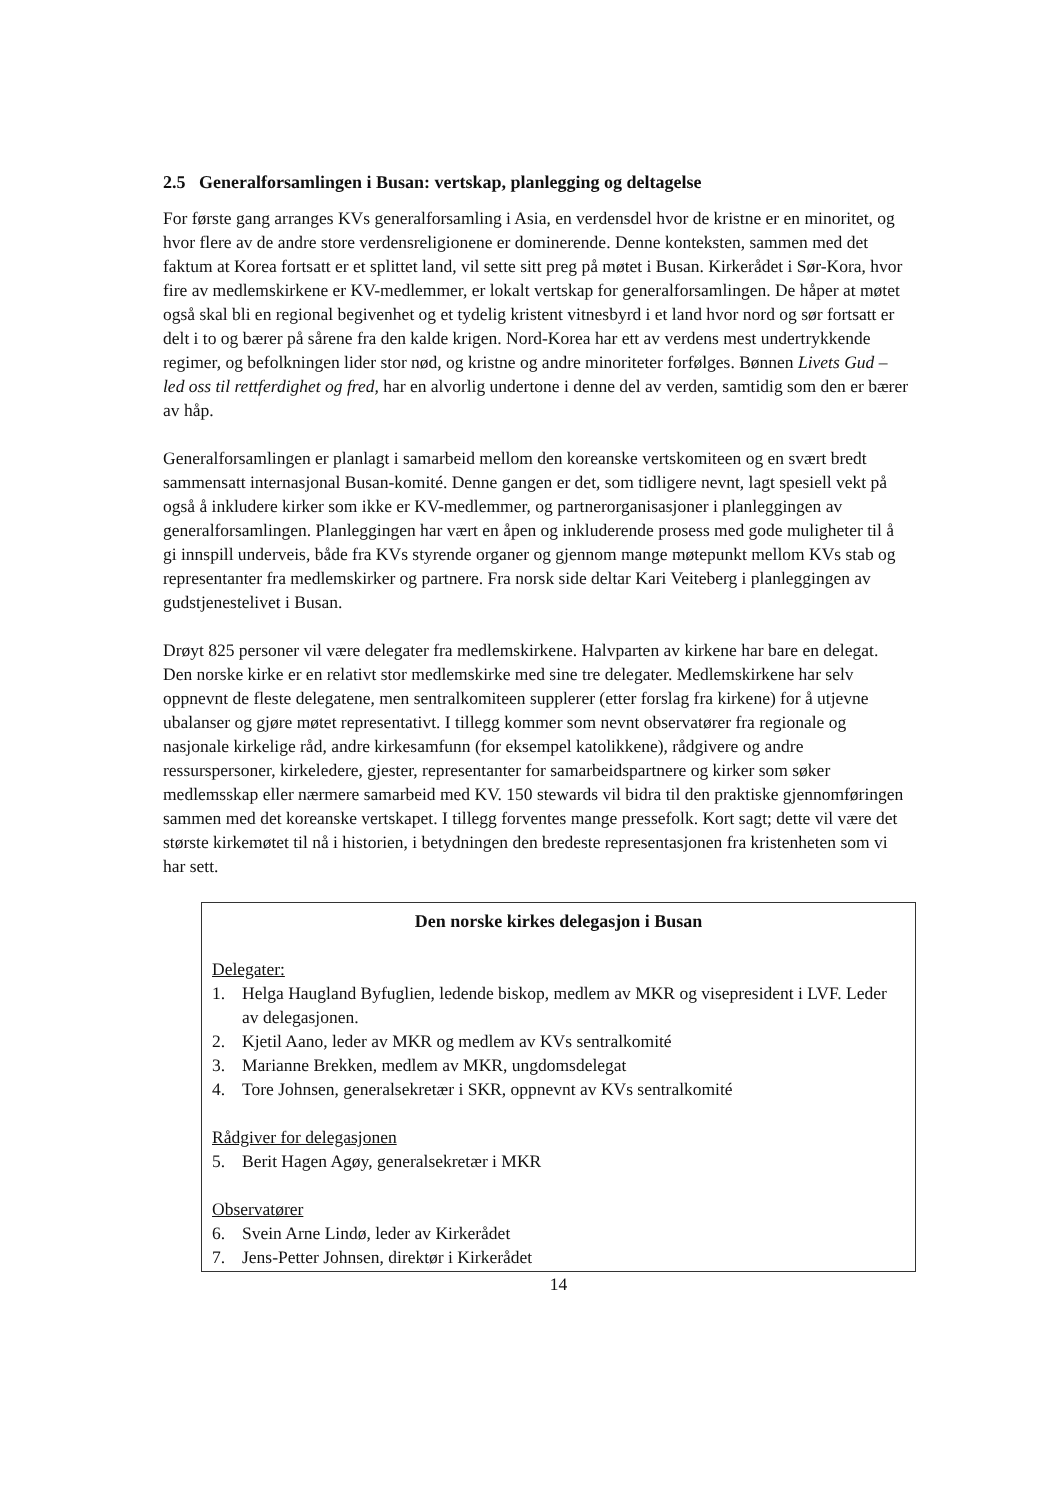2.5 Generalforsamlingen i Busan: vertskap, planlegging og deltagelse
For første gang arranges KVs generalforsamling i Asia, en verdensdel hvor de kristne er en minoritet, og hvor flere av de andre store verdensreligionene er dominerende. Denne konteksten, sammen med det faktum at Korea fortsatt er et splittet land, vil sette sitt preg på møtet i Busan. Kirkerådet i Sør-Kora, hvor fire av medlemskirkene er KV-medlemmer, er lokalt vertskap for generalforsamlingen. De håper at møtet også skal bli en regional begivenhet og et tydelig kristent vitnesbyrd i et land hvor nord og sør fortsatt er delt i to og bærer på sårene fra den kalde krigen. Nord-Korea har ett av verdens mest undertrykkende regimer, og befolkningen lider stor nød, og kristne og andre minoriteter forfølges. Bønnen Livets Gud – led oss til rettferdighet og fred, har en alvorlig undertone i denne del av verden, samtidig som den er bærer av håp.
Generalforsamlingen er planlagt i samarbeid mellom den koreanske vertskomiteen og en svært bredt sammensatt internasjonal Busan-komité. Denne gangen er det, som tidligere nevnt, lagt spesiell vekt på også å inkludere kirker som ikke er KV-medlemmer, og partnerorganisasjoner i planleggingen av generalforsamlingen. Planleggingen har vært en åpen og inkluderende prosess med gode muligheter til å gi innspill underveis, både fra KVs styrende organer og gjennom mange møtepunkt mellom KVs stab og representanter fra medlemskirker og partnere. Fra norsk side deltar Kari Veiteberg i planleggingen av gudstjenestelivet i Busan.
Drøyt 825 personer vil være delegater fra medlemskirkene. Halvparten av kirkene har bare en delegat. Den norske kirke er en relativt stor medlemskirke med sine tre delegater. Medlemskirkene har selv oppnevnt de fleste delegatene, men sentralkomiteen supplerer (etter forslag fra kirkene) for å utjevne ubalanser og gjøre møtet representativt. I tillegg kommer som nevnt observatører fra regionale og nasjonale kirkelige råd, andre kirkesamfunn (for eksempel katolikkene), rådgivere og andre ressurspersoner, kirkeledere, gjester, representanter for samarbeidspartnere og kirker som søker medlemsskap eller nærmere samarbeid med KV. 150 stewards vil bidra til den praktiske gjennomføringen sammen med det koreanske vertskapet. I tillegg forventes mange pressefolk. Kort sagt; dette vil være det største kirkemøtet til nå i historien, i betydningen den bredeste representasjonen fra kristenheten som vi har sett.
Den norske kirkes delegasjon i Busan
Delegater:
1. Helga Haugland Byfuglien, ledende biskop, medlem av MKR og visepresident i LVF. Leder av delegasjonen.
2. Kjetil Aano, leder av MKR og medlem av KVs sentralkomité
3. Marianne Brekken, medlem av MKR, ungdomsdelegat
4. Tore Johnsen, generalsekretær i SKR, oppnevnt av KVs sentralkomité
Rådgiver for delegasjonen
5. Berit Hagen Agøy, generalsekretær i MKR
Observatører
6. Svein Arne Lindø, leder av Kirkerådet
7. Jens-Petter Johnsen, direktør i Kirkerådet
14